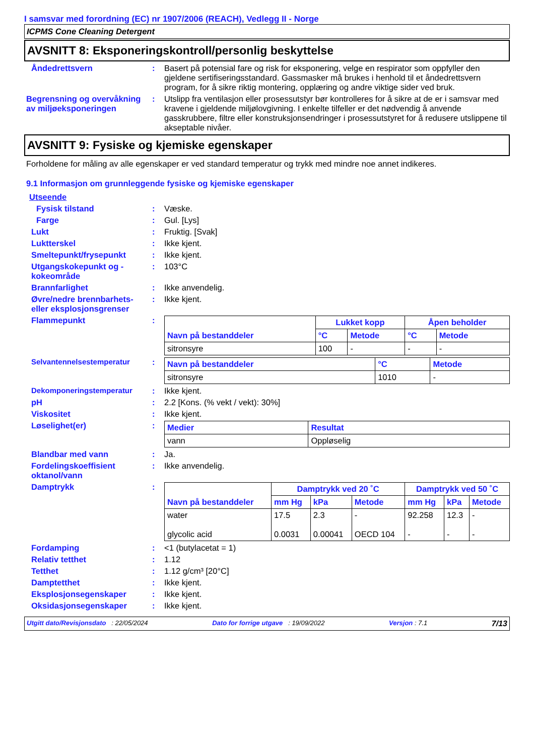I samsvar med forordning (EC) nr 1907/2006 (REACH), Vedlegg II - Norge
ICPMS Cone Cleaning Detergent
AVSNITT 8: Eksponeringskontroll/personlig beskyttelse
Åndedrettsvern : Basert på potensial fare og risk for eksponering, velge en respirator som oppfyller den gjeldene sertifiseringsstandard. Gassmasker må brukes i henhold til et åndedrettsvern program, for å sikre riktig montering, opplæring og andre viktige sider ved bruk.
Begrensning og overvåkning av miljøeksponeringen
: Utslipp fra ventilasjon eller prosessutstyr bør kontrolleres for å sikre at de er i samsvar med kravene i gjeldende miljølovgivning. I enkelte tilfeller er det nødvendig å anvende gasskrubbere, filtre eller konstruksjonsendringer i prosessutstyret for å redusere utslippene til akseptable nivåer.
AVSNITT 9: Fysiske og kjemiske egenskaper
Forholdene for måling av alle egenskaper er ved standard temperatur og trykk med mindre noe annet indikeres.
9.1 Informasjon om grunnleggende fysiske og kjemiske egenskaper
Utseende
Fysisk tilstand : Væske.
Farge : Gul. [Lys]
Lukt : Fruktig. [Svak]
Luktterskel : Ikke kjent.
Smeltepunkt/frysepunkt : Ikke kjent.
Utgangskokepunkt og -kokeområde
: 103°C
Brannfarlighet : Ikke anvendelig.
Øvre/nedre brennbarhets- eller eksplosjonsgrenser
: Ikke kjent.
Flammepunkt :
| Navn på bestanddeler | Lukket kopp | | Åpen beholder | |
| --- | --- | --- | --- | --- |
| | °C | Metode | °C | Metode |
| sitronsyre | 100 | - | - | - |
Selvantennelsestemperatur :
| Navn på bestanddeler | °C | Metode |
| --- | --- | --- |
| sitronsyre | 1010 | - |
Dekomponeringstemperatur : Ikke kjent.
pH : 2.2 [Kons. (% vekt / vekt): 30%]
Viskositet : Ikke kjent.
Løselighet(er) :
| Medier | Resultat |
| --- | --- |
| vann | Oppløselig |
Blandbar med vann : Ja.
Fordelingskoeffisient oktanol/vann
: Ikke anvendelig.
Damptrykk :
| Navn på bestanddeler | Damptrykk ved 20 ˚C | | | Damptrykk ved 50 ˚C | | |
| --- | --- | --- | --- | --- | --- | --- |
| | mm Hg | kPa | Metode | mm Hg | kPa | Metode |
| water glycolic acid | 17.5 0.0031 | 2.3 0.00041 | - OECD 104 | 92.258 - | 12.3 - | - - |
Fordamping : <1 (butylacetat = 1)
Relativ tetthet : 1.12
Tetthet : 1.12 g/cm³ [20°C]
Damptetthet : Ikke kjent.
Eksplosjonsegenskaper : Ikke kjent.
Oksidasjonsegenskaper : Ikke kjent.
Utgitt dato/Revisjonsdato : 22/05/2024 Dato for forrige utgave : 19/09/2022 Versjon : 7.1 7/13